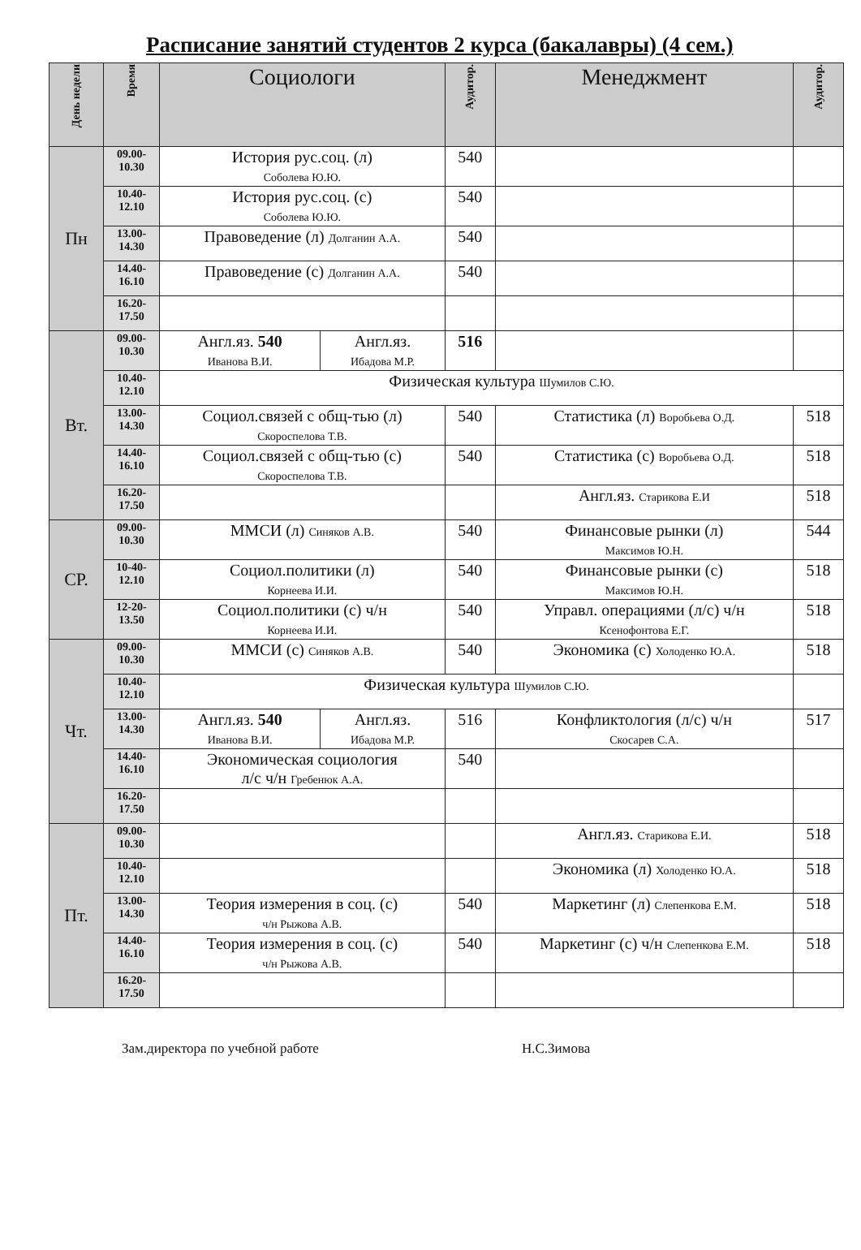Расписание занятий студентов 2 курса (бакалавры) (4 сем.)
| День недели | Время | Социологи | | Аудитор. | Менеджмент | Аудитор. |
| --- | --- | --- | --- | --- | --- | --- |
| Пн | 09.00- 10.30 | История рус.соц. (л) Соболева Ю.Ю. | | 540 | | |
| | 10.40- 12.10 | История рус.соц. (с) Соболева Ю.Ю. | | 540 | | |
| | 13.00- 14.30 | Правоведение (л) Долганин А.А. | | 540 | | |
| | 14.40- 16.10 | Правоведение (с) Долганин А.А. | | 540 | | |
| | 16.20- 17.50 | | | | | |
| Вт. | 09.00- 10.30 | Англ.яз. 540 Иванова В.И. | Англ.яз. Ибадова М.Р. | 516 | | |
| | 10.40- 12.10 | Физическая культура Шумилов С.Ю. | | | | |
| | 13.00- 14.30 | Социол.связей с общ-тью (л) Скороспелова Т.В. | | 540 | Статистика (л) Воробьева О.Д. | 518 |
| | 14.40- 16.10 | Социол.связей с общ-тью (с) Скороспелова Т.В. | | 540 | Статистика (с) Воробьева О.Д. | 518 |
| | 16.20- 17.50 | | | | Англ.яз. Старикова Е.И | 518 |
| СР. | 09.00- 10.30 | ММСИ (л) Синяков А.В. | | 540 | Финансовые рынки (л) Максимов Ю.Н. | 544 |
| | 10-40- 12.10 | Социол.политики (л) Корнеева И.И. | | 540 | Финансовые рынки (с) Максимов Ю.Н. | 518 |
| | 12-20- 13.50 | Социол.политики (с) ч/н Корнеева И.И. | | 540 | Управл. операциями (л/с) ч/н Ксенофонтова Е.Г. | 518 |
| Чт. | 09.00- 10.30 | ММСИ (с) Синяков А.В. | | 540 | Экономика (с) Холоденко Ю.А. | 518 |
| | 10.40- 12.10 | Физическая культура Шумилов С.Ю. | | | | |
| | 13.00- 14.30 | Англ.яз. 540 Иванова В.И. | Англ.яз. Ибадова М.Р. | 516 | Конфликтология (л/с) ч/н Скосарев С.А. | 517 |
| | 14.40- 16.10 | Экономическая социология л/с ч/н Гребенюк А.А. | | 540 | | |
| | 16.20- 17.50 | | | | | |
| Пт. | 09.00- 10.30 | | | | Англ.яз. Старикова Е.И. | 518 |
| | 10.40- 12.10 | | | | Экономика (л) Холоденко Ю.А. | 518 |
| | 13.00- 14.30 | Теория измерения в соц. (с) ч/н Рыжова А.В. | | 540 | Маркетинг (л) Слепенкова Е.М. | 518 |
| | 14.40- 16.10 | Теория измерения в соц. (с) ч/н Рыжова А.В. | | 540 | Маркетинг (с) ч/н Слепенкова Е.М. | 518 |
| | 16.20- 17.50 | | | | | |
Зам.директора по учебной работе Н.С.Зимова